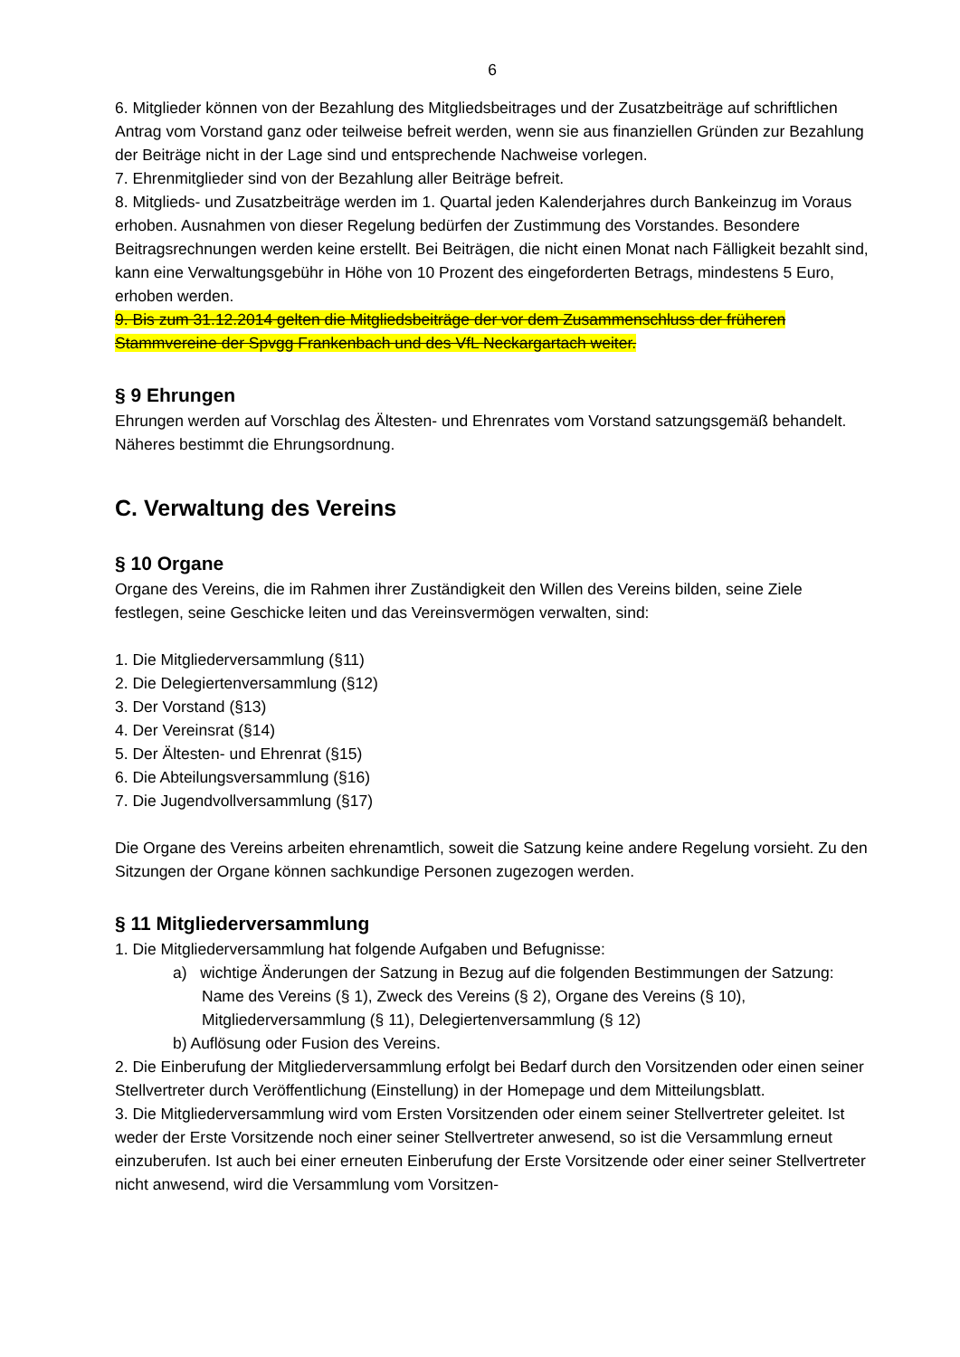6
6. Mitglieder können von der Bezahlung des Mitgliedsbeitrages und der Zusatzbeiträge auf schriftlichen Antrag vom Vorstand ganz oder teilweise befreit werden, wenn sie aus finanziellen Gründen zur Bezahlung der Beiträge nicht in der Lage sind und entsprechende Nachweise vorlegen.
7. Ehrenmitglieder sind von der Bezahlung aller Beiträge befreit.
8. Mitglieds- und Zusatzbeiträge werden im 1. Quartal jeden Kalenderjahres durch Bankeinzug im Voraus erhoben. Ausnahmen von dieser Regelung bedürfen der Zustimmung des Vorstandes. Besondere Beitragsrechnungen werden keine erstellt. Bei Beiträgen, die nicht einen Monat nach Fälligkeit bezahlt sind, kann eine Verwaltungsgebühr in Höhe von 10 Prozent des eingeforderten Betrags, mindestens 5 Euro, erhoben werden.
9. Bis zum 31.12.2014 gelten die Mitgliedsbeiträge der vor dem Zusammenschluss der früheren Stammvereine der Spvgg Frankenbach und des VfL Neckargartach weiter.
§ 9 Ehrungen
Ehrungen werden auf Vorschlag des Ältesten- und Ehrenrates vom Vorstand satzungsgemäß behandelt. Näheres bestimmt die Ehrungsordnung.
C. Verwaltung des Vereins
§ 10 Organe
Organe des Vereins, die im Rahmen ihrer Zuständigkeit den Willen des Vereins bilden, seine Ziele festlegen, seine Geschicke leiten und das Vereinsvermögen verwalten, sind:
1. Die Mitgliederversammlung (§11)
2. Die Delegiertenversammlung (§12)
3. Der Vorstand (§13)
4. Der Vereinsrat (§14)
5. Der Ältesten- und Ehrenrat (§15)
6. Die Abteilungsversammlung (§16)
7. Die Jugendvollversammlung (§17)
Die Organe des Vereins arbeiten ehrenamtlich, soweit die Satzung keine andere Regelung vorsieht. Zu den Sitzungen der Organe können sachkundige Personen zugezogen werden.
§ 11 Mitgliederversammlung
1. Die Mitgliederversammlung hat folgende Aufgaben und Befugnisse:
a) wichtige Änderungen der Satzung in Bezug auf die folgenden Bestimmungen der Satzung: Name des Vereins (§ 1), Zweck des Vereins (§ 2), Organe des Vereins (§ 10), Mitgliederversammlung (§ 11), Delegiertenversammlung (§ 12)
b) Auflösung oder Fusion des Vereins.
2. Die Einberufung der Mitgliederversammlung erfolgt bei Bedarf durch den Vorsitzenden oder einen seiner Stellvertreter durch Veröffentlichung (Einstellung) in der Homepage und dem Mitteilungsblatt.
3. Die Mitgliederversammlung wird vom Ersten Vorsitzenden oder einem seiner Stellvertreter geleitet. Ist weder der Erste Vorsitzende noch einer seiner Stellvertreter anwesend, so ist die Versammlung erneut einzuberufen. Ist auch bei einer erneuten Einberufung der Erste Vorsitzende oder einer seiner Stellvertreter nicht anwesend, wird die Versammlung vom Vorsitzen-